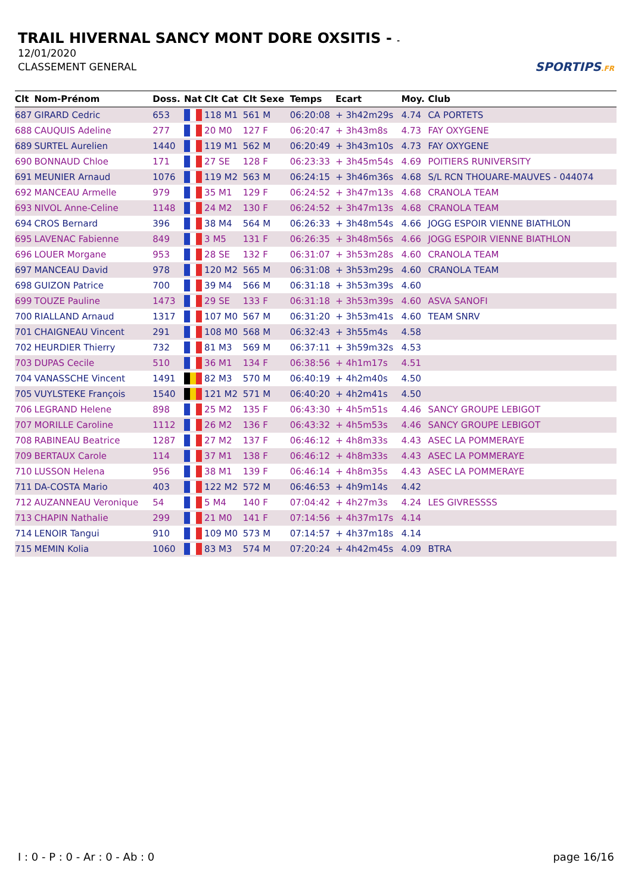TRAIL HIVERNAL SANCY MONT DORE OXSITIS - -
12/01/2020
CLASSEMENT GENERAL
SPORTIPS.FR
| Clt | Nom-Prénom | Doss. | Nat | Clt Cat | Clt Sexe | Temps | Ecart | Moy. | Club |
| --- | --- | --- | --- | --- | --- | --- | --- | --- | --- |
| 687 | GIRARD Cedric | 653 | | 118 M1 | 561 M | 06:20:08 | + 3h42m29s | 4.74 | CA PORTETS |
| 688 | CAUQUIS Adeline | 277 | | 20 M0 | 127 F | 06:20:47 | + 3h43m8s | 4.73 | FAY OXYGENE |
| 689 | SURTEL Aurelien | 1440 | | 119 M1 | 562 M | 06:20:49 | + 3h43m10s | 4.73 | FAY OXYGENE |
| 690 | BONNAUD Chloe | 171 | | 27 SE | 128 F | 06:23:33 | + 3h45m54s | 4.69 | POITIERS RUNIVERSITY |
| 691 | MEUNIER Arnaud | 1076 | | 119 M2 | 563 M | 06:24:15 | + 3h46m36s | 4.68 | S/L RCN THOUARE-MAUVES - 044074 |
| 692 | MANCEAU Armelle | 979 | | 35 M1 | 129 F | 06:24:52 | + 3h47m13s | 4.68 | CRANOLA TEAM |
| 693 | NIVOL Anne-Celine | 1148 | | 24 M2 | 130 F | 06:24:52 | + 3h47m13s | 4.68 | CRANOLA TEAM |
| 694 | CROS Bernard | 396 | | 38 M4 | 564 M | 06:26:33 | + 3h48m54s | 4.66 | JOGG ESPOIR VIENNE BIATHLON |
| 695 | LAVENAC Fabienne | 849 | | 3 M5 | 131 F | 06:26:35 | + 3h48m56s | 4.66 | JOGG ESPOIR VIENNE BIATHLON |
| 696 | LOUER Morgane | 953 | | 28 SE | 132 F | 06:31:07 | + 3h53m28s | 4.60 | CRANOLA TEAM |
| 697 | MANCEAU David | 978 | | 120 M2 | 565 M | 06:31:08 | + 3h53m29s | 4.60 | CRANOLA TEAM |
| 698 | GUIZON Patrice | 700 | | 39 M4 | 566 M | 06:31:18 | + 3h53m39s | 4.60 | |
| 699 | TOUZE Pauline | 1473 | | 29 SE | 133 F | 06:31:18 | + 3h53m39s | 4.60 | ASVA SANOFI |
| 700 | RIALLAND Arnaud | 1317 | | 107 M0 | 567 M | 06:31:20 | + 3h53m41s | 4.60 | TEAM SNRV |
| 701 | CHAIGNEAU Vincent | 291 | | 108 M0 | 568 M | 06:32:43 | + 3h55m4s | 4.58 | |
| 702 | HEURDIER Thierry | 732 | | 81 M3 | 569 M | 06:37:11 | + 3h59m32s | 4.53 | |
| 703 | DUPAS Cecile | 510 | | 36 M1 | 134 F | 06:38:56 | + 4h1m17s | 4.51 | |
| 704 | VANASSCHE Vincent | 1491 | | 82 M3 | 570 M | 06:40:19 | + 4h2m40s | 4.50 | |
| 705 | VUYLSTEKE François | 1540 | | 121 M2 | 571 M | 06:40:20 | + 4h2m41s | 4.50 | |
| 706 | LEGRAND Helene | 898 | | 25 M2 | 135 F | 06:43:30 | + 4h5m51s | 4.46 | SANCY GROUPE LEBIGOT |
| 707 | MORILLE Caroline | 1112 | | 26 M2 | 136 F | 06:43:32 | + 4h5m53s | 4.46 | SANCY GROUPE LEBIGOT |
| 708 | RABINEAU Beatrice | 1287 | | 27 M2 | 137 F | 06:46:12 | + 4h8m33s | 4.43 | ASEC LA POMMERAYE |
| 709 | BERTAUX Carole | 114 | | 37 M1 | 138 F | 06:46:12 | + 4h8m33s | 4.43 | ASEC LA POMMERAYE |
| 710 | LUSSON Helena | 956 | | 38 M1 | 139 F | 06:46:14 | + 4h8m35s | 4.43 | ASEC LA POMMERAYE |
| 711 | DA-COSTA Mario | 403 | | 122 M2 | 572 M | 06:46:53 | + 4h9m14s | 4.42 | |
| 712 | AUZANNEAU Veronique | 54 | | 5 M4 | 140 F | 07:04:42 | + 4h27m3s | 4.24 | LES GIVRESSSS |
| 713 | CHAPIN Nathalie | 299 | | 21 M0 | 141 F | 07:14:56 | + 4h37m17s | 4.14 | |
| 714 | LENOIR Tangui | 910 | | 109 M0 | 573 M | 07:14:57 | + 4h37m18s | 4.14 | |
| 715 | MEMIN Kolia | 1060 | | 83 M3 | 574 M | 07:20:24 | + 4h42m45s | 4.09 | BTRA |
I : 0 - P : 0 - Ar : 0 - Ab : 0 page 16/16